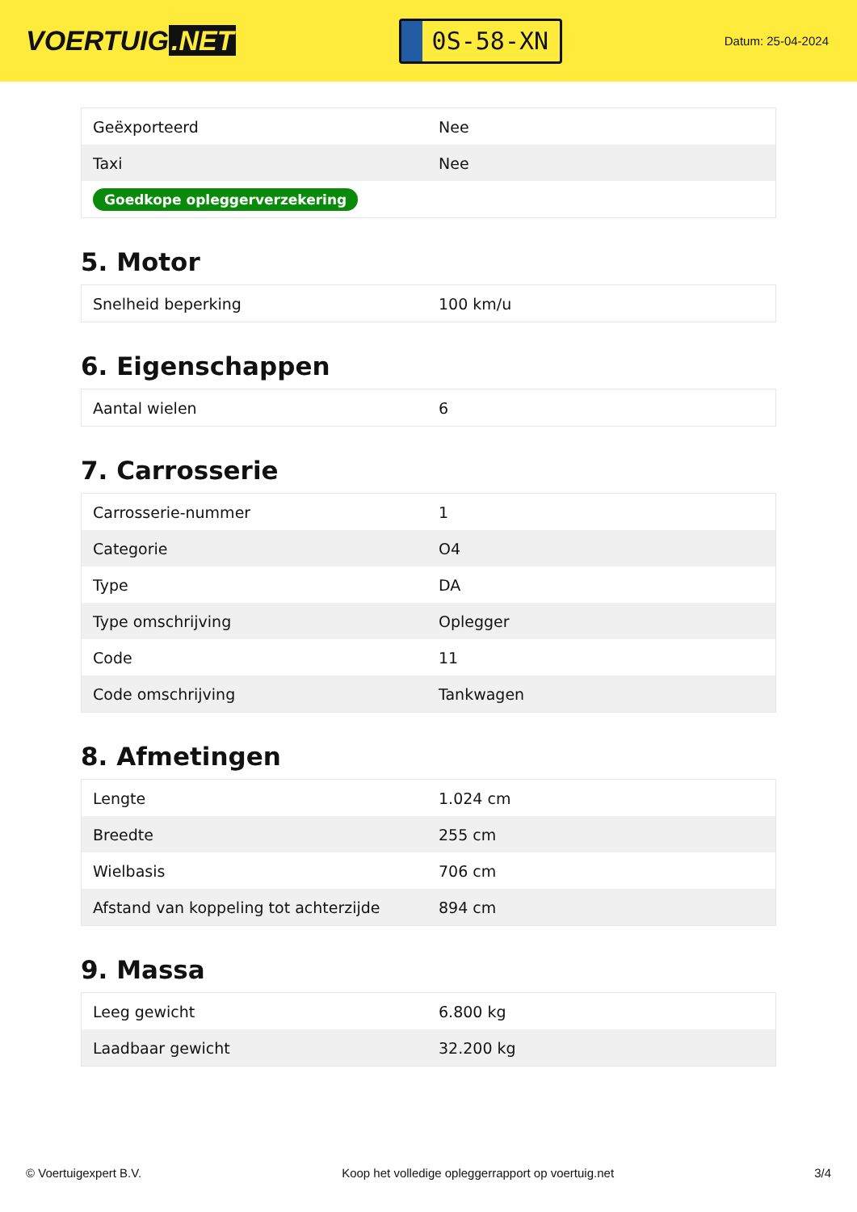VOERTUIG.NET
0S-58-XN
Datum: 25-04-2024
| Geëxporteerd | Nee |
| Taxi | Nee |
| Goedkope opleggerverzekering | |
5. Motor
| Snelheid beperking | 100 km/u |
6. Eigenschappen
| Aantal wielen | 6 |
7. Carrosserie
| Carrosserie-nummer | 1 |
| Categorie | O4 |
| Type | DA |
| Type omschrijving | Oplegger |
| Code | 11 |
| Code omschrijving | Tankwagen |
8. Afmetingen
| Lengte | 1.024 cm |
| Breedte | 255 cm |
| Wielbasis | 706 cm |
| Afstand van koppeling tot achterzijde | 894 cm |
9. Massa
| Leeg gewicht | 6.800 kg |
| Laadbaar gewicht | 32.200 kg |
© Voertuigexpert B.V. Koop het volledige opleggerrapport op voertuig.net 3/4